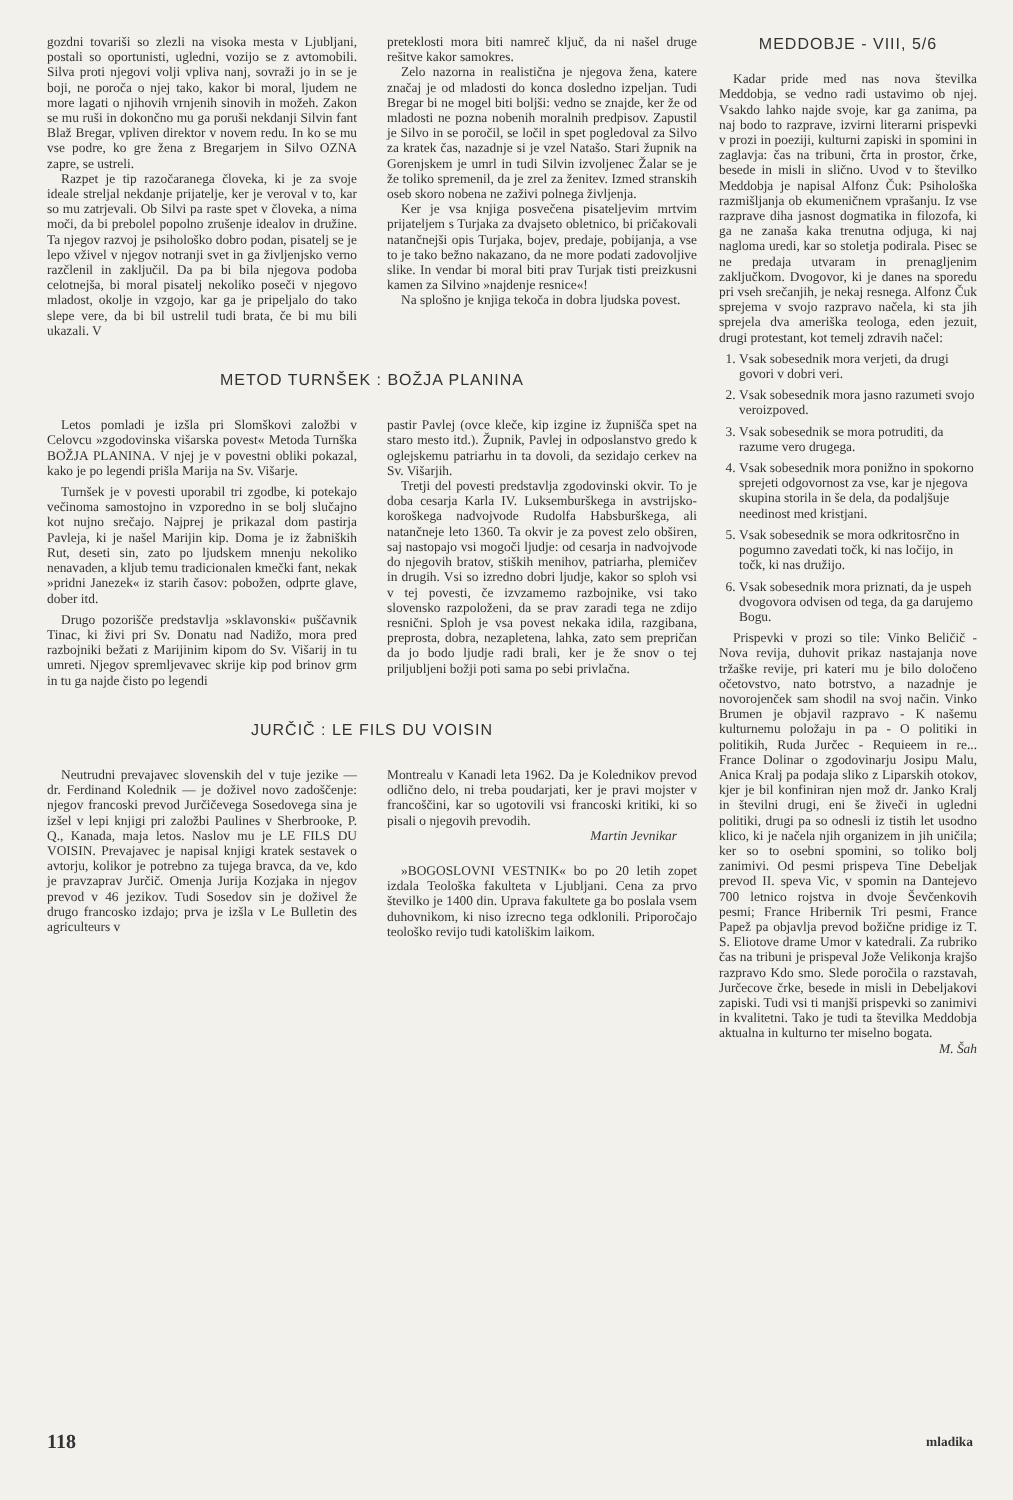gozdni tovariši so zlezli na visoka mesta v Ljubljani, postali so oportunisti, ugledni, vozijo se z avtomobili. Silva proti njegovi volji vpliva nanj, sovraži jo in se je boji, ne poroča o njej tako, kakor bi moral, ljudem ne more lagati o njihovih vrnjenih sinovih in možeh. Zakon se mu ruši in dokončno mu ga poruši nekdanji Silvin fant Blaž Bregar, vpliven direktor v novem redu. In ko se mu vse podre, ko gre žena z Bregarjem in Silvo OZNA zapre, se ustreli.
Razpet je tip razočaranega človeka, ki je za svoje ideale streljal nekdanje prijatelje, ker je veroval v to, kar so mu zatrjevali. Ob Silvi pa raste spet v človeka, a nima moči, da bi prebolel popolno zrušenje idealov in družine. Ta njegov razvoj je psihološko dobro podan, pisatelj se je lepo vživel v njegov notranji svet in ga življenjsko verno razčlenil in zaključil. Da pa bi bila njegova podoba celotnejša, bi moral pisatelj nekoliko poseči v njegovo mladost, okolje in vzgojo, kar ga je pripeljalo do tako slepe vere, da bi bil ustrelil tudi brata, če bi mu bili ukazali. V
preteklosti mora biti namreč ključ, da ni našel druge rešitve kakor samokres.
Zelo nazorna in realistična je njegova žena, katere značaj je od mladosti do konca dosledno izpeljan. Tudi Bregar bi ne mogel biti boljši: vedno se znajde, ker že od mladosti ne pozna nobenih moralnih predpisov. Zapustil je Silvo in se poročil, se ločil in spet pogledoval za Silvo za kratek čas, nazadnje si je vzel Natašo. Stari župnik na Gorenjskem je umrl in tudi Silvin izvoljenec Žalar se je že toliko spremenil, da je zrel za ženitev. Izmed stranskih oseb skoro nobena ne zaživi polnega življenja.
Ker je vsa knjiga posvečena pisateljevim mrtvim prijateljem s Turjaka za dvajseto obletnico, bi pričakovali natančnejši opis Turjaka, bojev, predaje, pobijanja, a vse to je tako bežno nakazano, da ne more podati zadovoljive slike. In vendar bi moral biti prav Turjak tisti preizkusni kamen za Silvino »najdenje resnice«!
Na splošno je knjiga tekoča in dobra ljudska povest.
METOD TURNŠEK : BOŽJA PLANINA
Letos pomladi je izšla pri Slomškovi založbi v Celovcu »zgodovinska višarska povest« Metoda Turnška BOŽJA PLANINA. V njej je v povestni obliki pokazal, kako je po legendi prišla Marija na Sv. Višarje.
Turnšek je v povesti uporabil tri zgodbe, ki potekajo večinoma samostojno in vzporedno in se bolj slučajno kot nujno srečajo. Najprej je prikazal dom pastirja Pavleja, ki je našel Marijin kip. Doma je iz žabniških Rut, deseti sin, zato po ljudskem mnenju nekoliko nenavaden, a kljub temu tradicionalen kmečki fant, nekak »pridni Janezek« iz starih časov: pobožen, odprte glave, dober itd.
Drugo pozorišče predstavlja »sklavonski« puščavnik Tinac, ki živi pri Sv. Donatu nad Nadižo, mora pred razbojniki bežati z Marijinim kipom do Sv. Višarij in tu umreti. Njegov spremljevavec skrije kip pod brinov grm in tu ga najde čisto po legendi
pastir Pavlej (ovce kleče, kip izgine iz župnišča spet na staro mesto itd.). Župnik, Pavlej in odposlanstvo gredo k oglejskemu patriarhu in ta dovoli, da sezidajo cerkev na Sv. Višarjih.
Tretji del povesti predstavlja zgodovinski okvir. To je doba cesarja Karla IV. Luksemburškega in avstrijsko-koroškega nadvojvode Rudolfa Habsburškega, ali natančneje leto 1360. Ta okvir je za povest zelo obširen, saj nastopajo vsi mogoči ljudje: od cesarja in nadvojvode do njegovih bratov, stiških menihov, patriarha, plemičev in drugih. Vsi so izredno dobri ljudje, kakor so sploh vsi v tej povesti, če izvzamemo razbojnike, vsi tako slovensko razpoloženi, da se prav zaradi tega ne zdijo resnični. Sploh je vsa povest nekaka idila, razgibana, preprosta, dobra, nezapletena, lahka, zato sem prepričan da jo bodo ljudje radi brali, ker je že snov o tej priljubljeni božji poti sama po sebi privlačna.
JURČIČ : LE FILS DU VOISIN
Neutrudni prevajavec slovenskih del v tuje jezike — dr. Ferdinand Kolednik — je doživel novo zadoščenje: njegov francoski prevod Jurčičevega Sosedovega sina je izšel v lepi knjigi pri založbi Paulines v Sherbrooke, P. Q., Kanada, maja letos. Naslov mu je LE FILS DU VOISIN. Prevajavec je napisal knjigi kratek sestavek o avtorju, kolikor je potrebno za tujega bravca, da ve, kdo je pravzaprav Jurčič. Omenja Jurija Kozjaka in njegov prevod v 46 jezikov. Tudi Sosedov sin je doživel že drugo francosko izdajo; prva je izšla v Le Bulletin des agriculteurs v
Montrealu v Kanadi leta 1962. Da je Kolednikov prevod odlično delo, ni treba poudarjati, ker je pravi mojster v francoščini, kar so ugotovili vsi francoski kritiki, ki so pisali o njegovih prevodih.
Martin Jevnikar
»BOGOSLOVNI VESTNIK« bo po 20 letih zopet izdala Teološka fakulteta v Ljubljani. Cena za prvo številko je 1400 din. Uprava fakultete ga bo poslala vsem duhovnikom, ki niso izrecno tega odklonili. Priporočajo teološko revijo tudi katoliškim laikom.
MEDDOBJE - VIII, 5/6
Kadar pride med nas nova številka Meddobja, se vedno radi ustavimo ob njej. Vsakdo lahko najde svoje, kar ga zanima, pa naj bodo to razprave, izvirni literarni prispevki v prozi in poeziji, kulturni zapiski in spomini in zaglavja: čas na tribuni, črta in prostor, črke, besede in misli in slično. Uvod v to številko Meddobja je napisal Alfonz Čuk: Psihološka razmišljanja ob ekumeničnem vprašanju. Iz vse razprave diha jasnost dogmatika in filozofa, ki ga ne zanaša kaka trenutna odjuga, ki naj nagloma uredi, kar so stoletja podirala. Pisec se ne predaja utvaram in prenagljenim zaključkom. Dvogovor, ki je danes na sporedu pri vseh srečanjih, je nekaj resnega. Alfonz Čuk sprejema v svojo razpravo načela, ki sta jih sprejela dva ameriška teologa, eden jezuit, drugi protestant, kot temelj zdravih načel:
1. Vsak sobesednik mora verjeti, da drugi govori v dobri veri.
2. Vsak sobesednik mora jasno razumeti svojo veroizpoved.
3. Vsak sobesednik se mora potruditi, da razume vero drugega.
4. Vsak sobesednik mora ponižno in spokorno sprejeti odgovornost za vse, kar je njegova skupina storila in še dela, da podaljšuje needinost med kristjani.
5. Vsak sobesednik se mora odkritosrčno in pogumno zavedati točk, ki nas ločijo, in točk, ki nas družijo.
6. Vsak sobesednik mora priznati, da je uspeh dvogovora odvisen od tega, da ga darujemo Bogu.
Prispevki v prozi so tile: Vinko Beličič - Nova revija, duhovit prikaz nastajanja nove tržaške revije, pri kateri mu je bilo določeno očetovstvo, nato botrstvo, a nazadnje je novorojenček sam shodil na svoj način. Vinko Brumen je objavil razpravo - K našemu kulturnemu položaju in pa - O politiki in politikih, Ruda Jurčec - Requieem in re... France Dolinar o zgodovinarju Josipu Malu, Anica Kralj pa podaja sliko z Liparskih otokov, kjer je bil konfiniran njen mož dr. Janko Kralj in številni drugi, eni še živeči in ugledni politiki, drugi pa so odnesli iz tistih let usodno klico, ki je načela njih organizem in jih uničila; ker so to osebni spomini, so toliko bolj zanimivi. Od pesmi prispeva Tine Debeljak prevod II. speva Vic, v spomin na Dantejevo 700 letnico rojstva in dvoje Ševčenkovih pesmi; France Hribernik Tri pesmi, France Papež pa objavlja prevod božične pridige iz T. S. Eliotove drame Umor v katedrali. Za rubriko čas na tribuni je prispeval Jože Velikonja krajšo razpravo Kdo smo. Slede poročila o razstavah, Jurčecove črke, besede in misli in Debeljakovi zapiski. Tudi vsi ti manjši prispevki so zanimivi in kvalitetni. Tako je tudi ta številka Meddobja aktualna in kulturno ter miselno bogata. M. Šah
118 mladika